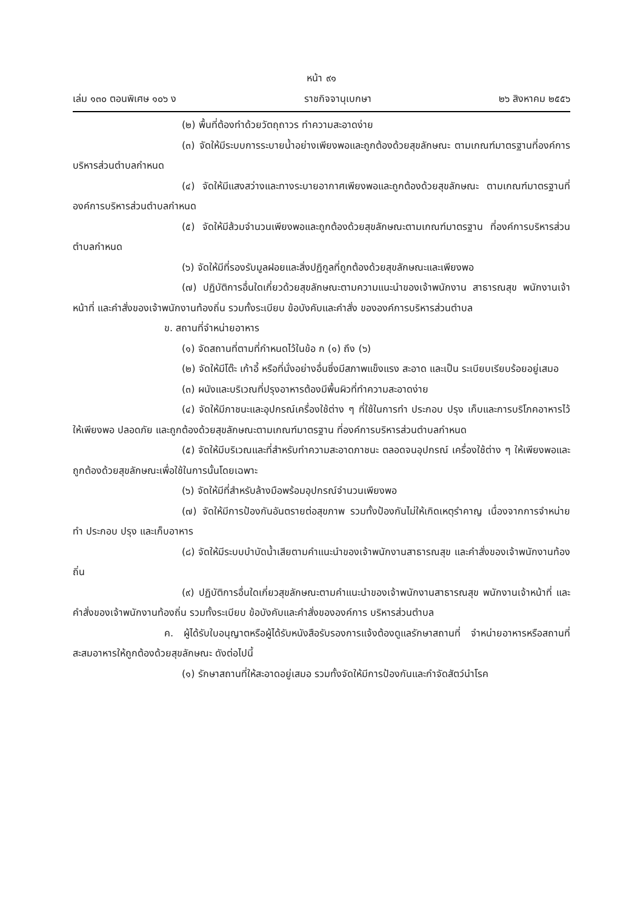หน้า ๙๑
เล่ม ๑๓๐ ตอนพิเศษ ๑๐๖ ง ราชกิจจานุเบกษา ๒๖ สิงหาคม ๒๕๕๖
(๒) พื้นที่ต้องทำด้วยวัตถุถาวร ทำความสะอาดง่าย
(๓) จัดให้มีระบบการระบายน้ำอย่างเพียงพอและถูกต้องด้วยสุขลักษณะ ตามเกณฑ์มาตรฐานที่องค์การบริหารส่วนตำบลกำหนด
(๔) จัดให้มีแสงสว่างและทางระบายอากาศเพียงพอและถูกต้องด้วยสุขลักษณะ ตามเกณฑ์มาตรฐานที่องค์การบริหารส่วนตำบลกำหนด
(๕) จัดให้มีส้วมจำนวนเพียงพอและถูกต้องด้วยสุขลักษณะตามเกณฑ์มาตรฐาน ที่องค์การบริหารส่วนตำบลกำหนด
(๖) จัดให้มีที่รองรับมูลฝอยและสิ่งปฏิกูลที่ถูกต้องด้วยสุขลักษณะและเพียงพอ
(๗) ปฏิบัติการอื่นใดเกี่ยวด้วยสุขลักษณะตามความแนะนำของเจ้าพนักงาน สาธารณสุข พนักงานเจ้าหน้าที่ และคำสั่งของเจ้าพนักงานท้องถิ่น รวมทั้งระเบียบ ข้อบังคับและคำสั่ง ขององค์การบริหารส่วนตำบล
ข. สถานที่จำหน่ายอาหาร
(๑) จัดสถานที่ตามที่กำหนดไว้ในข้อ ก (๑) ถึง (๖)
(๒) จัดให้มีโต๊ะ เก้าอี้ หรือที่นั่งอย่างอื่นซึ่งมีสภาพแข็งแรง สะอาด และเป็น ระเบียบเรียบร้อยอยู่เสมอ
(๓) ผนังและบริเวณที่ปรุงอาหารต้องมีพื้นผิวที่ทำความสะอาดง่าย
(๔) จัดให้มีภาชนะและอุปกรณ์เครื่องใช้ต่าง ๆ ที่ใช้ในการทำ ประกอบ ปรุง เก็บและการบริโภคอาหารไว้ให้เพียงพอ ปลอดภัย และถูกต้องด้วยสุขลักษณะตามเกณฑ์มาตรฐาน ที่องค์การบริหารส่วนตำบลกำหนด
(๕) จัดให้มีบริเวณและที่สำหรับทำความสะอาดภาชนะ ตลอดจนอุปกรณ์ เครื่องใช้ต่าง ๆ ให้เพียงพอและถูกต้องด้วยสุขลักษณะเพื่อใช้ในการนั้นโดยเฉพาะ
(๖) จัดให้มีที่สำหรับล้างมือพร้อมอุปกรณ์จำนวนเพียงพอ
(๗) จัดให้มีการป้องกันอันตรายต่อสุขภาพ รวมทั้งป้องกันไม่ให้เกิดเหตุรำคาญ เนื่องจากการจำหน่าย ทำ ประกอบ ปรุง และเก็บอาหาร
(๘) จัดให้มีระบบบำบัดน้ำเสียตามคำแนะนำของเจ้าพนักงานสาธารณสุข และคำสั่งของเจ้าพนักงานท้องถิ่น
(๙) ปฏิบัติการอื่นใดเกี่ยวสุขลักษณะตามคำแนะนำของเจ้าพนักงานสาธารณสุข พนักงานเจ้าหน้าที่ และคำสั่งของเจ้าพนักงานท้องถิ่น รวมทั้งระเบียบ ข้อบังคับและคำสั่งขององค์การ บริหารส่วนตำบล
ค. ผู้ได้รับใบอนุญาตหรือผู้ได้รับหนังสือรับรองการแจ้งต้องดูแลรักษาสถานที่ จำหน่ายอาหารหรือสถานที่สะสมอาหารให้ถูกต้องด้วยสุขลักษณะ ดังต่อไปนี้
(๑) รักษาสถานที่ให้สะอาดอยู่เสมอ รวมทั้งจัดให้มีการป้องกันและกำจัดสัตว์นำโรค